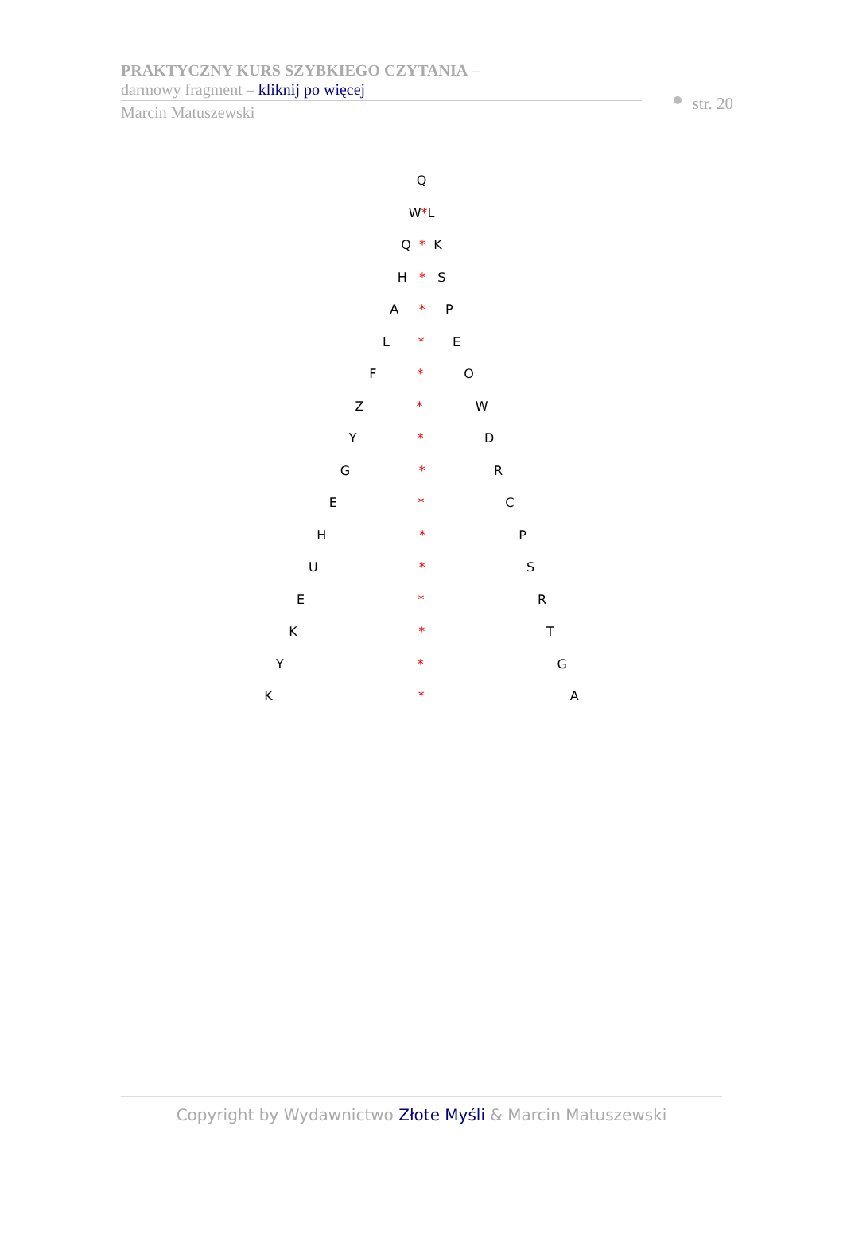PRAKTYCZNY KURS SZYBKIEGO CZYTANIA –
darmowy fragment – kliknij po więcej
Marcin Matuszewski
str. 20
Q
W*L
Q * K
H * S
A * P
L * E
F * O
Z * W
Y * D
G * R
E * C
H * P
U * S
E * R
K * T
Y * G
K * A
Copyright by Wydawnictwo Złote Myśli & Marcin Matuszewski